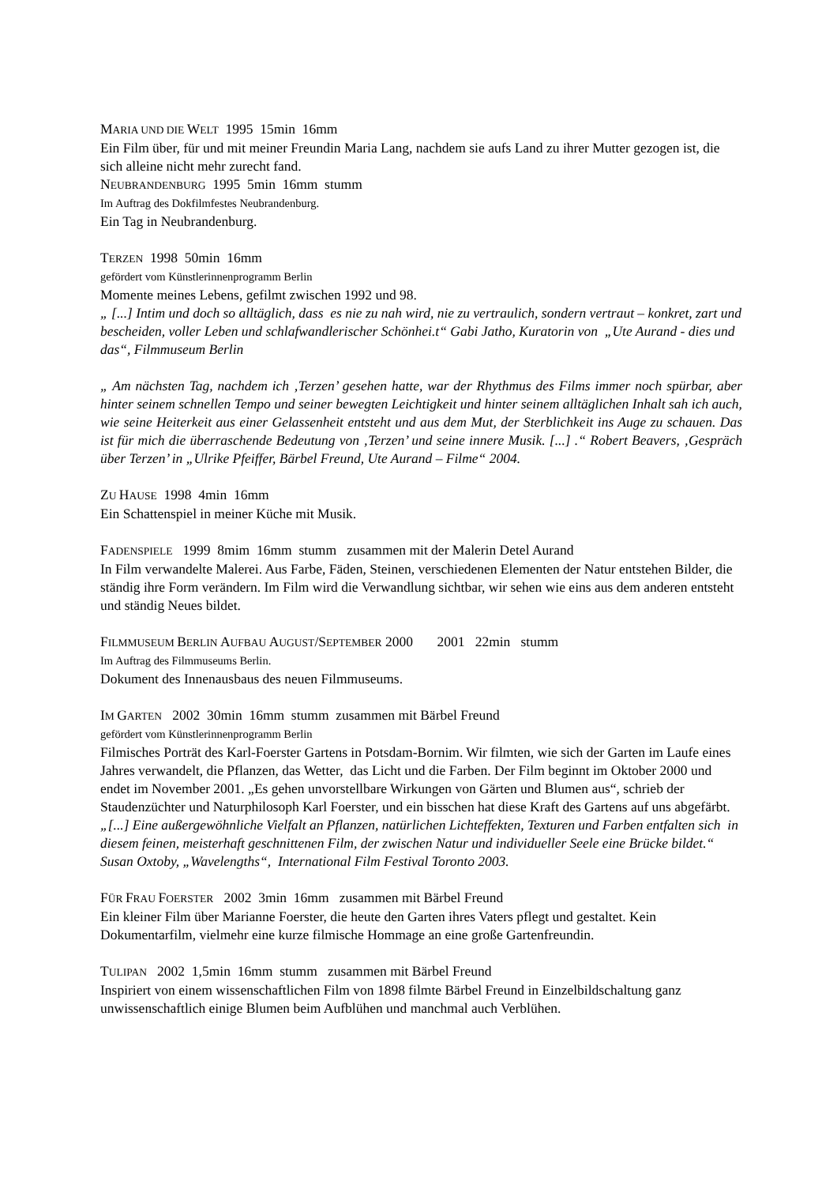MARIA UND DIE WELT 1995 15min 16mm
Ein Film über, für und mit meiner Freundin Maria Lang, nachdem sie aufs Land zu ihrer Mutter gezogen ist, die sich alleine nicht mehr zurecht fand.
NEUBRANDENBURG 1995 5min 16mm stumm
Im Auftrag des Dokfilmfestes Neubrandenburg.
Ein Tag in Neubrandenburg.
TERZEN 1998 50min 16mm
gefördert vom Künstlerinnenprogramm Berlin
Momente meines Lebens, gefilmt zwischen 1992 und 98.
„ [...] Intim und doch so alltäglich, dass es nie zu nah wird, nie zu vertraulich, sondern vertraut – konkret, zart und bescheiden, voller Leben und schlafwandlerischer Schönhei.t“ Gabi Jatho, Kuratorin von „Ute Aurand - dies und das“, Filmmuseum Berlin
„ Am nächsten Tag, nachdem ich ‚Terzen’ gesehen hatte, war der Rhythmus des Films immer noch spürbar, aber hinter seinem schnellen Tempo und seiner bewegten Leichtigkeit und hinter seinem alltäglichen Inhalt sah ich auch, wie seine Heiterkeit aus einer Gelassenheit entsteht und aus dem Mut, der Sterblichkeit ins Auge zu schauen. Das ist für mich die überraschende Bedeutung von ‚Terzen’ und seine innere Musik. [...] .“ Robert Beavers, ‚Gespräch über Terzen’ in „Ulrike Pfeiffer, Bärbel Freund, Ute Aurand – Filme“ 2004.
ZU HAUSE 1998 4min 16mm
Ein Schattenspiel in meiner Küche mit Musik.
FADENSPIELE 1999 8mim 16mm stumm zusammen mit der Malerin Detel Aurand
In Film verwandelte Malerei. Aus Farbe, Fäden, Steinen, verschiedenen Elementen der Natur entstehen Bilder, die ständig ihre Form verändern. Im Film wird die Verwandlung sichtbar, wir sehen wie eins aus dem anderen entsteht und ständig Neues bildet.
FILMMUSEUM BERLIN AUFBAU AUGUST/SEPTEMBER 2000 2001 22min stumm
Im Auftrag des Filmmuseums Berlin.
Dokument des Innenausbaus des neuen Filmmuseums.
IM GARTEN 2002 30min 16mm stumm zusammen mit Bärbel Freund
gefördert vom Künstlerinnenprogramm Berlin
Filmisches Porträt des Karl-Foerster Gartens in Potsdam-Bornim. Wir filmten, wie sich der Garten im Laufe eines Jahres verwandelt, die Pflanzen, das Wetter, das Licht und die Farben. Der Film beginnt im Oktober 2000 und endet im November 2001. „Es gehen unvorstellbare Wirkungen von Gärten und Blumen aus“, schrieb der Staudenzüchter und Naturphilosoph Karl Foerster, und ein bisschen hat diese Kraft des Gartens auf uns abgefärbt.
„[...] Eine außergewöhnliche Vielfalt an Pflanzen, natürlichen Lichteffekten, Texturen und Farben entfalten sich in diesem feinen, meisterhaft geschnittenen Film, der zwischen Natur und individueller Seele eine Brücke bildet.“ Susan Oxtoby, „Wavelengths“, International Film Festival Toronto 2003.
FÜR FRAU FOERSTER 2002 3min 16mm zusammen mit Bärbel Freund
Ein kleiner Film über Marianne Foerster, die heute den Garten ihres Vaters pflegt und gestaltet. Kein Dokumentarfilm, vielmehr eine kurze filmische Hommage an eine große Gartenfreundin.
TULIPAN 2002 1,5min 16mm stumm zusammen mit Bärbel Freund
Inspiriert von einem wissenschaftlichen Film von 1898 filmte Bärbel Freund in Einzelbildschaltung ganz unwissenschaftlich einige Blumen beim Aufblühen und manchmal auch Verblühen.